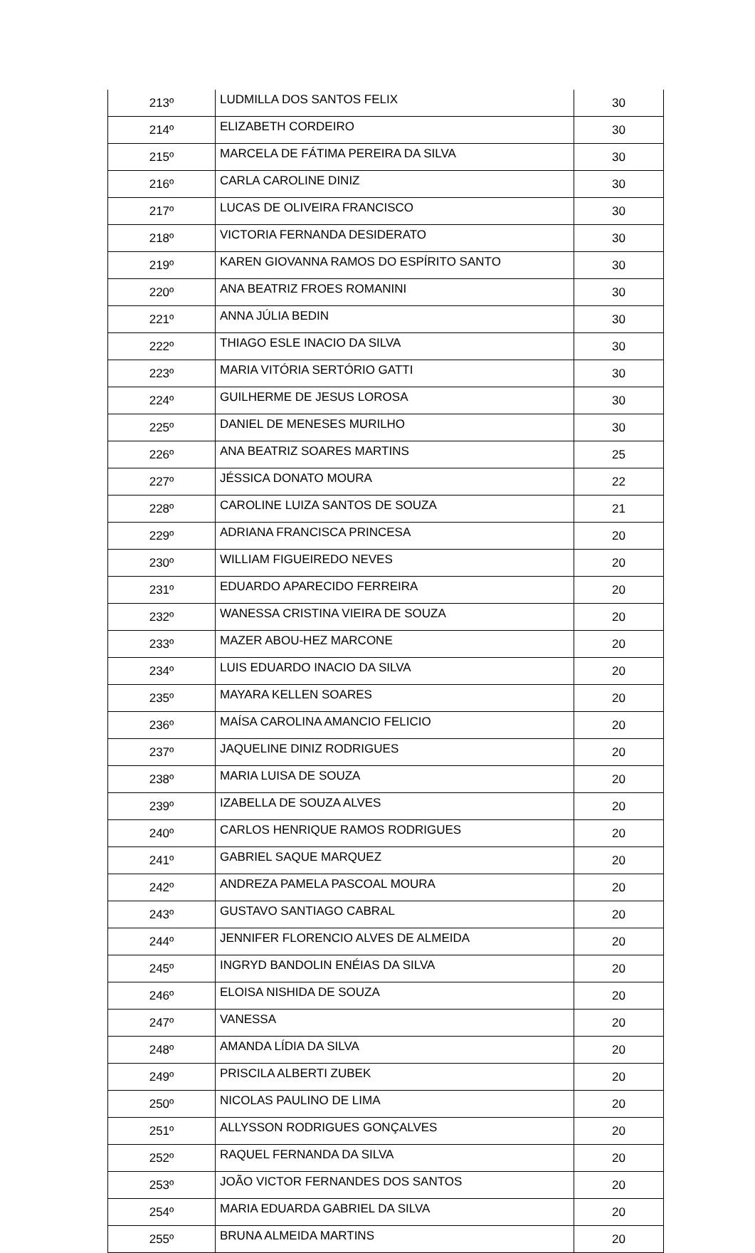| 213º | LUDMILLA DOS SANTOS FELIX | 30 |
| 214º | ELIZABETH CORDEIRO | 30 |
| 215º | MARCELA DE FÁTIMA PEREIRA DA SILVA | 30 |
| 216º | CARLA CAROLINE DINIZ | 30 |
| 217º | LUCAS DE OLIVEIRA FRANCISCO | 30 |
| 218º | VICTORIA FERNANDA DESIDERATO | 30 |
| 219º | KAREN GIOVANNA RAMOS DO ESPÍRITO SANTO | 30 |
| 220º | ANA BEATRIZ FROES ROMANINI | 30 |
| 221º | ANNA JÚLIA BEDIN | 30 |
| 222º | THIAGO ESLE INACIO DA SILVA | 30 |
| 223º | MARIA VITÓRIA SERTÓRIO GATTI | 30 |
| 224º | GUILHERME DE JESUS LOROSA | 30 |
| 225º | DANIEL DE MENESES MURILHO | 30 |
| 226º | ANA BEATRIZ SOARES MARTINS | 25 |
| 227º | JÉSSICA DONATO MOURA | 22 |
| 228º | CAROLINE LUIZA SANTOS DE SOUZA | 21 |
| 229º | ADRIANA FRANCISCA PRINCESA | 20 |
| 230º | WILLIAM FIGUEIREDO NEVES | 20 |
| 231º | EDUARDO APARECIDO FERREIRA | 20 |
| 232º | WANESSA CRISTINA VIEIRA DE SOUZA | 20 |
| 233º | MAZER ABOU-HEZ MARCONE | 20 |
| 234º | LUIS EDUARDO INACIO DA SILVA | 20 |
| 235º | MAYARA KELLEN SOARES | 20 |
| 236º | MAÍSA CAROLINA AMANCIO FELICIO | 20 |
| 237º | JAQUELINE DINIZ RODRIGUES | 20 |
| 238º | MARIA LUISA DE SOUZA | 20 |
| 239º | IZABELLA DE SOUZA ALVES | 20 |
| 240º | CARLOS HENRIQUE RAMOS RODRIGUES | 20 |
| 241º | GABRIEL SAQUE MARQUEZ | 20 |
| 242º | ANDREZA PAMELA PASCOAL MOURA | 20 |
| 243º | GUSTAVO SANTIAGO CABRAL | 20 |
| 244º | JENNIFER FLORENCIO ALVES DE ALMEIDA | 20 |
| 245º | INGRYD BANDOLIN ENÉIAS DA SILVA | 20 |
| 246º | ELOISA NISHIDA DE SOUZA | 20 |
| 247º | VANESSA | 20 |
| 248º | AMANDA LÍDIA DA SILVA | 20 |
| 249º | PRISCILA ALBERTI ZUBEK | 20 |
| 250º | NICOLAS PAULINO DE LIMA | 20 |
| 251º | ALLYSSON RODRIGUES GONÇALVES | 20 |
| 252º | RAQUEL FERNANDA DA SILVA | 20 |
| 253º | JOÃO VICTOR FERNANDES DOS SANTOS | 20 |
| 254º | MARIA EDUARDA GABRIEL DA SILVA | 20 |
| 255º | BRUNA ALMEIDA MARTINS | 20 |